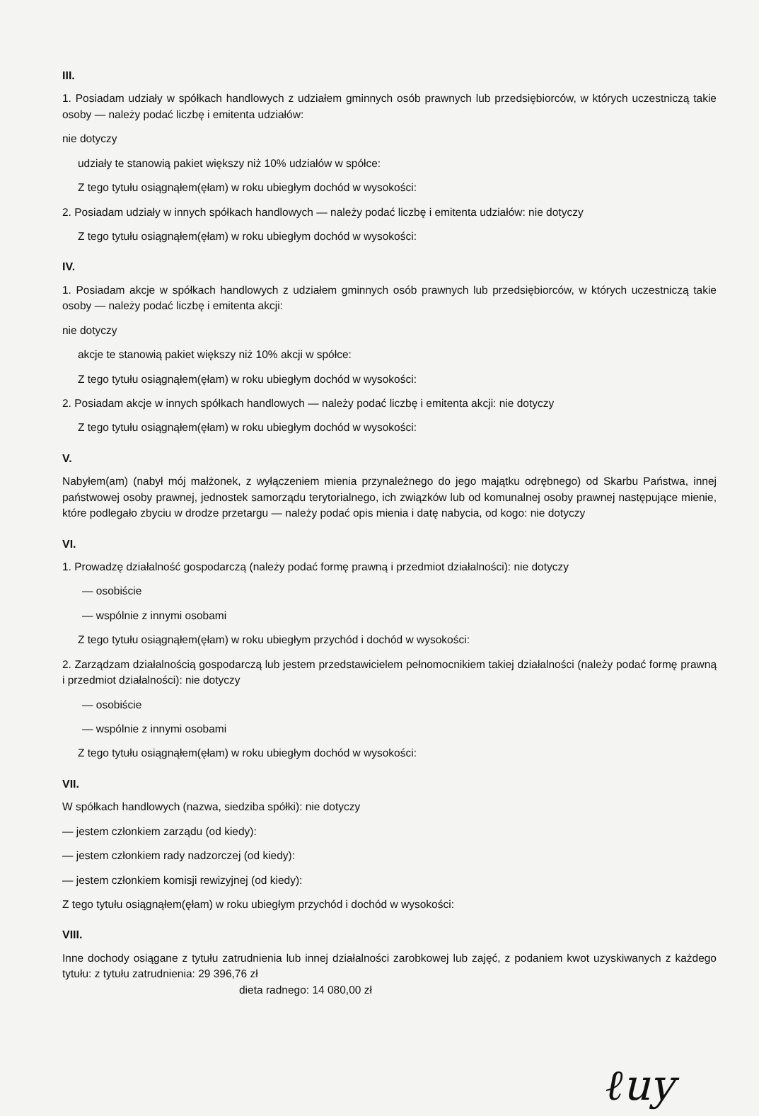III.
1. Posiadam udziały w spółkach handlowych z udziałem gminnych osób prawnych lub przedsiębiorców, w których uczestniczą takie osoby — należy podać liczbę i emitenta udziałów:
nie dotyczy
udziały te stanowią pakiet większy niż 10% udziałów w spółce:
Z tego tytułu osiągnąłem(ęłam) w roku ubiegłym dochód w wysokości:
2. Posiadam udziały w innych spółkach handlowych — należy podać liczbę i emitenta udziałów: nie dotyczy
Z tego tytułu osiągnąłem(ęłam) w roku ubiegłym dochód w wysokości:
IV.
1. Posiadam akcje w spółkach handlowych z udziałem gminnych osób prawnych lub przedsiębiorców, w których uczestniczą takie osoby — należy podać liczbę i emitenta akcji:
nie dotyczy
akcje te stanowią pakiet większy niż 10% akcji w spółce:
Z tego tytułu osiągnąłem(ęłam) w roku ubiegłym dochód w wysokości:
2. Posiadam akcje w innych spółkach handlowych — należy podać liczbę i emitenta akcji: nie dotyczy
Z tego tytułu osiągnąłem(ęłam) w roku ubiegłym dochód w wysokości:
V.
Nabyłem(am) (nabył mój małżonek, z wyłączeniem mienia przynależnego do jego majątku odrębnego) od Skarbu Państwa, innej państwowej osoby prawnej, jednostek samorządu terytorialnego, ich związków lub od komunalnej osoby prawnej następujące mienie, które podlegało zbyciu w drodze przetargu — należy podać opis mienia i datę nabycia, od kogo: nie dotyczy
VI.
1. Prowadzę działalność gospodarczą (należy podać formę prawną i przedmiot działalności): nie dotyczy
— osobiście
— wspólnie z innymi osobami
Z tego tytułu osiągnąłem(ęłam) w roku ubiegłym przychód i dochód w wysokości:
2. Zarządzam działalnością gospodarczą lub jestem przedstawicielem pełnomocnikiem takiej działalności (należy podać formę prawną i przedmiot działalności): nie dotyczy
— osobiście
— wspólnie z innymi osobami
Z tego tytułu osiągnąłem(ęłam) w roku ubiegłym dochód w wysokości:
VII.
W spółkach handlowych (nazwa, siedziba spółki): nie dotyczy
— jestem członkiem zarządu (od kiedy):
— jestem członkiem rady nadzorczej (od kiedy):
— jestem członkiem komisji rewizyjnej (od kiedy):
Z tego tytułu osiągnąłem(ęłam) w roku ubiegłym przychód i dochód w wysokości:
VIII.
Inne dochody osiągane z tytułu zatrudnienia lub innej działalności zarobkowej lub zajęć, z podaniem kwot uzyskiwanych z każdego tytułu: z tytułu zatrudnienia: 29 396,76 zł
dieta radnego: 14 080,00 zł
ℓuy